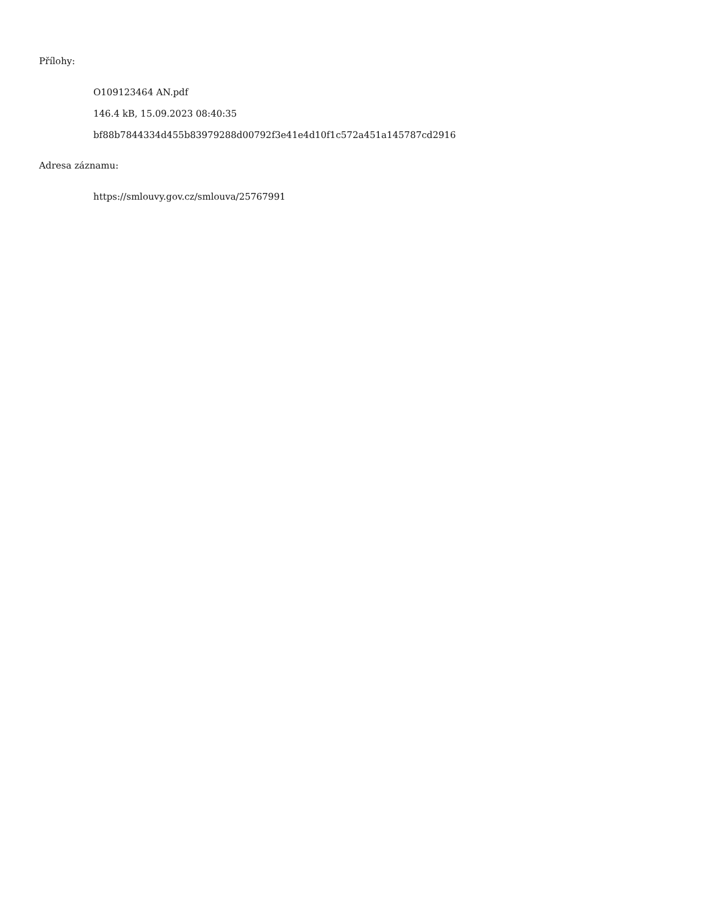Přílohy:
O109123464 AN.pdf
146.4 kB, 15.09.2023 08:40:35
bf88b7844334d455b83979288d00792f3e41e4d10f1c572a451a145787cd2916
Adresa záznamu:
https://smlouvy.gov.cz/smlouva/25767991